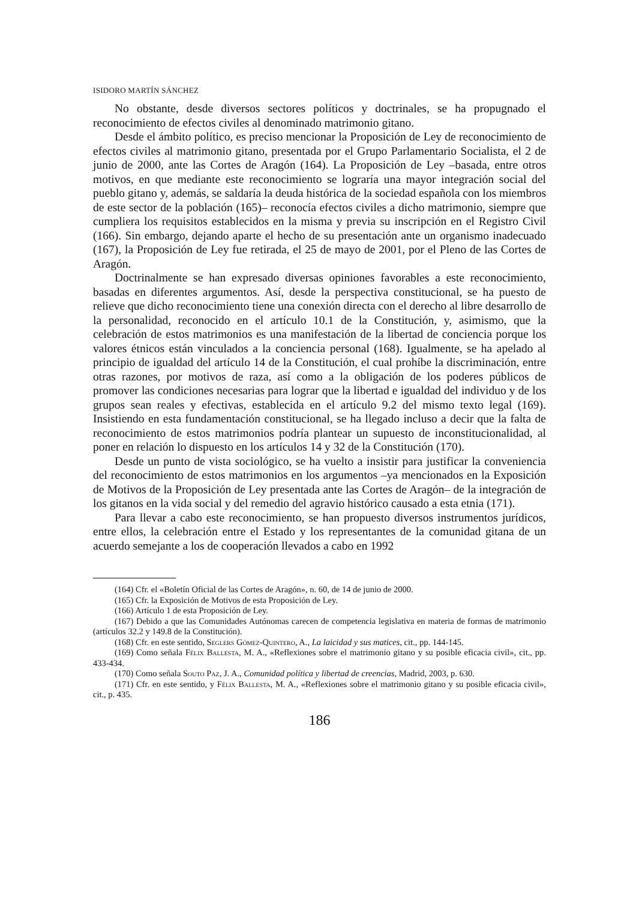ISIDORO MARTÍN SÁNCHEZ
No obstante, desde diversos sectores políticos y doctrinales, se ha propugnado el reconocimiento de efectos civiles al denominado matrimonio gitano.
Desde el ámbito político, es preciso mencionar la Proposición de Ley de reconocimiento de efectos civiles al matrimonio gitano, presentada por el Grupo Parlamentario Socialista, el 2 de junio de 2000, ante las Cortes de Aragón (164). La Proposición de Ley –basada, entre otros motivos, en que mediante este reconocimiento se lograría una mayor integración social del pueblo gitano y, además, se saldaría la deuda histórica de la sociedad española con los miembros de este sector de la población (165)– reconocía efectos civiles a dicho matrimonio, siempre que cumpliera los requisitos establecidos en la misma y previa su inscripción en el Registro Civil (166). Sin embargo, dejando aparte el hecho de su presentación ante un organismo inadecuado (167), la Proposición de Ley fue retirada, el 25 de mayo de 2001, por el Pleno de las Cortes de Aragón.
Doctrinalmente se han expresado diversas opiniones favorables a este reconocimiento, basadas en diferentes argumentos. Así, desde la perspectiva constitucional, se ha puesto de relieve que dicho reconocimiento tiene una conexión directa con el derecho al libre desarrollo de la personalidad, reconocido en el artículo 10.1 de la Constitución, y, asimismo, que la celebración de estos matrimonios es una manifestación de la libertad de conciencia porque los valores étnicos están vinculados a la conciencia personal (168). Igualmente, se ha apelado al principio de igualdad del artículo 14 de la Constitución, el cual prohíbe la discriminación, entre otras razones, por motivos de raza, así como a la obligación de los poderes públicos de promover las condiciones necesarias para lograr que la libertad e igualdad del individuo y de los grupos sean reales y efectivas, establecida en el artículo 9.2 del mismo texto legal (169). Insistiendo en esta fundamentación constitucional, se ha llegado incluso a decir que la falta de reconocimiento de estos matrimonios podría plantear un supuesto de inconstitucionalidad, al poner en relación lo dispuesto en los artículos 14 y 32 de la Constitución (170).
Desde un punto de vista sociológico, se ha vuelto a insistir para justificar la conveniencia del reconocimiento de estos matrimonios en los argumentos –ya mencionados en la Exposición de Motivos de la Proposición de Ley presentada ante las Cortes de Aragón– de la integración de los gitanos en la vida social y del remedio del agravio histórico causado a esta etnia (171).
Para llevar a cabo este reconocimiento, se han propuesto diversos instrumentos jurídicos, entre ellos, la celebración entre el Estado y los representantes de la comunidad gitana de un acuerdo semejante a los de cooperación llevados a cabo en 1992
(164) Cfr. el «Boletín Oficial de las Cortes de Aragón», n. 60, de 14 de junio de 2000.
(165) Cfr. la Exposición de Motivos de esta Proposición de Ley.
(166) Artículo 1 de esta Proposición de Ley.
(167) Debido a que las Comunidades Autónomas carecen de competencia legislativa en materia de formas de matrimonio (artículos 32.2 y 149.8 de la Constitución).
(168) Cfr. en este sentido, Seglers Gómez-Quintero, A., La laicidad y sus matices, cit., pp. 144-145.
(169) Como señala Félix Ballesta, M. A., «Reflexiones sobre el matrimonio gitano y su posible eficacia civil», cit., pp. 433-434.
(170) Como señala Souto Paz, J. A., Comunidad política y libertad de creencias, Madrid, 2003, p. 630.
(171) Cfr. en este sentido, y Félix Ballesta, M. A., «Reflexiones sobre el matrimonio gitano y su posible eficacia civil», cit., p. 435.
186